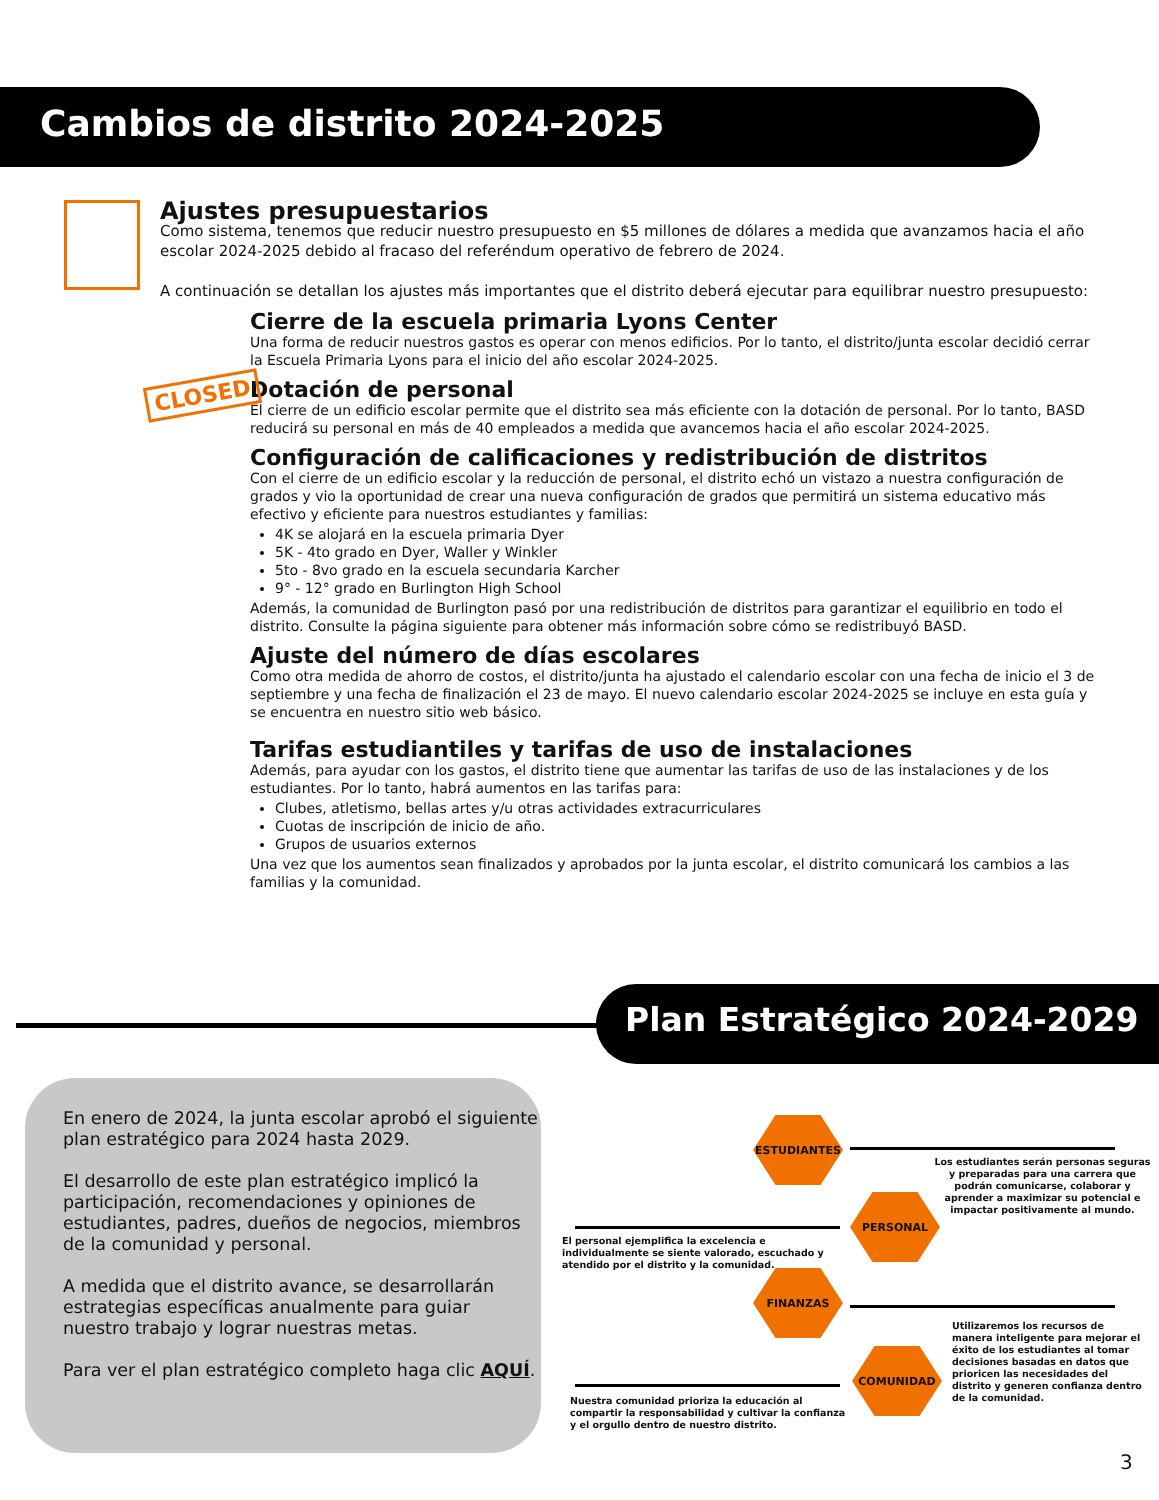Cambios de distrito 2024-2025
Ajustes presupuestarios
Como sistema, tenemos que reducir nuestro presupuesto en $5 millones de dólares a medida que avanzamos hacia el año escolar 2024-2025 debido al fracaso del referéndum operativo de febrero de 2024.
A continuación se detallan los ajustes más importantes que el distrito deberá ejecutar para equilibrar nuestro presupuesto:
CLOSED
Cierre de la escuela primaria Lyons Center
Una forma de reducir nuestros gastos es operar con menos edificios. Por lo tanto, el distrito/junta escolar decidió cerrar la Escuela Primaria Lyons para el inicio del año escolar 2024-2025.
Dotación de personal
El cierre de un edificio escolar permite que el distrito sea más eficiente con la dotación de personal. Por lo tanto, BASD reducirá su personal en más de 40 empleados a medida que avancemos hacia el año escolar 2024-2025.
Configuración de calificaciones y redistribución de distritos
Con el cierre de un edificio escolar y la reducción de personal, el distrito echó un vistazo a nuestra configuración de grados y vio la oportunidad de crear una nueva configuración de grados que permitirá un sistema educativo más efectivo y eficiente para nuestros estudiantes y familias:
4K se alojará en la escuela primaria Dyer
5K - 4to grado en Dyer, Waller y Winkler
5to - 8vo grado en la escuela secundaria Karcher
9° - 12° grado en Burlington High School
Además, la comunidad de Burlington pasó por una redistribución de distritos para garantizar el equilibrio en todo el distrito. Consulte la página siguiente para obtener más información sobre cómo se redistribuyó BASD.
Ajuste del número de días escolares
Como otra medida de ahorro de costos, el distrito/junta ha ajustado el calendario escolar con una fecha de inicio el 3 de septiembre y una fecha de finalización el 23 de mayo. El nuevo calendario escolar 2024-2025 se incluye en esta guía y se encuentra en nuestro sitio web básico.
Tarifas estudiantiles y tarifas de uso de instalaciones
Además, para ayudar con los gastos, el distrito tiene que aumentar las tarifas de uso de las instalaciones y de los estudiantes. Por lo tanto, habrá aumentos en las tarifas para:
Clubes, atletismo, bellas artes y/u otras actividades extracurriculares
Cuotas de inscripción de inicio de año.
Grupos de usuarios externos
Una vez que los aumentos sean finalizados y aprobados por la junta escolar, el distrito comunicará los cambios a las familias y la comunidad.
Plan Estratégico 2024-2029
En enero de 2024, la junta escolar aprobó el siguiente plan estratégico para 2024 hasta 2029.
El desarrollo de este plan estratégico implicó la participación, recomendaciones y opiniones de estudiantes, padres, dueños de negocios, miembros de la comunidad y personal.
A medida que el distrito avance, se desarrollarán estrategias específicas anualmente para guiar nuestro trabajo y lograr nuestras metas.
Para ver el plan estratégico completo haga clic AQUÍ.
ESTUDIANTES
PERSONAL
FINANZAS
COMUNIDAD
Los estudiantes serán personas seguras y preparadas para una carrera que podrán comunicarse, colaborar y aprender a maximizar su potencial e impactar positivamente al mundo.
El personal ejemplifica la excelencia e individualmente se siente valorado, escuchado y atendido por el distrito y la comunidad.
Utilizaremos los recursos de manera inteligente para mejorar el éxito de los estudiantes al tomar decisiones basadas en datos que prioricen las necesidades del distrito y generen confianza dentro de la comunidad.
Nuestra comunidad prioriza la educación al compartir la responsabilidad y cultivar la confianza y el orgullo dentro de nuestro distrito.
3